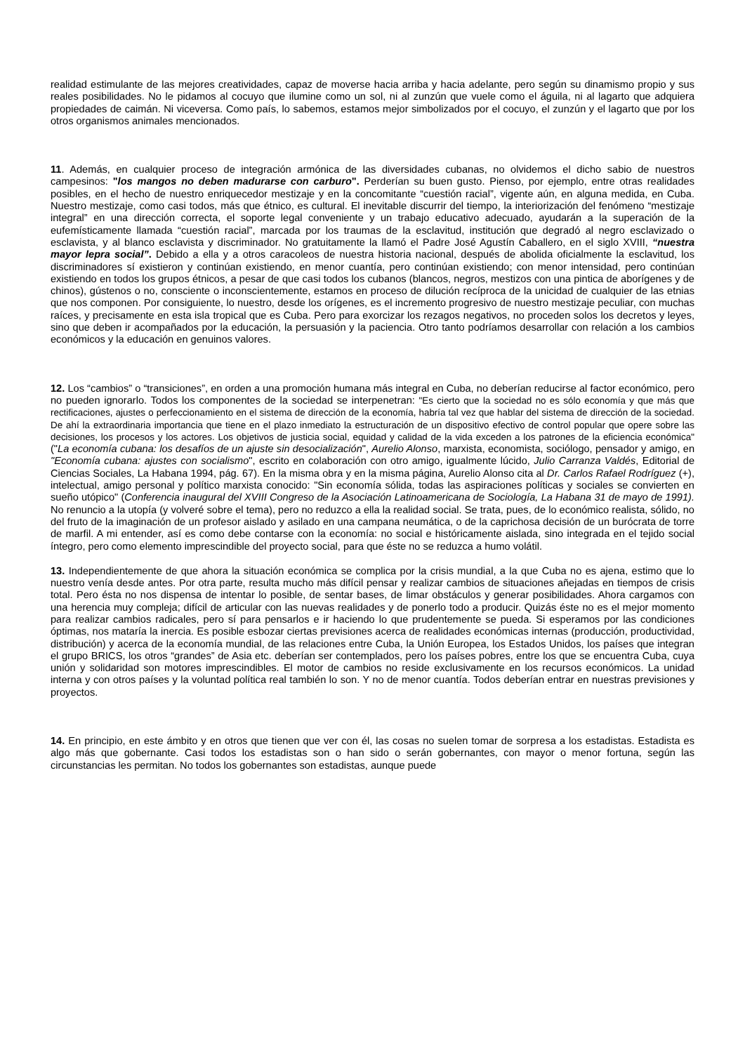realidad estimulante de las mejores creatividades, capaz de moverse hacia arriba y hacia adelante, pero según su dinamismo propio y sus reales posibilidades. No le pidamos al cocuyo que ilumine como un sol, ni al zunzún que vuele como el águila, ni al lagarto que adquiera propiedades de caimán. Ni viceversa. Como país, lo sabemos, estamos mejor simbolizados por el cocuyo, el zunzún y el lagarto que por los otros organismos animales mencionados.
11. Además, en cualquier proceso de integración armónica de las diversidades cubanas, no olvidemos el dicho sabio de nuestros campesinos: "los mangos no deben madurarse con carburo". Perderían su buen gusto. Pienso, por ejemplo, entre otras realidades posibles, en el hecho de nuestro enriquecedor mestizaje y en la concomitante “cuestión racial”, vigente aún, en alguna medida, en Cuba. Nuestro mestizaje, como casi todos, más que étnico, es cultural. El inevitable discurrir del tiempo, la interiorización del fenómeno “mestizaje integral” en una dirección correcta, el soporte legal conveniente y un trabajo educativo adecuado, ayudarán a la superación de la eufemísticamente llamada “cuestión racial”, marcada por los traumas de la esclavitud, institución que degradó al negro esclavizado o esclavista, y al blanco esclavista y discriminador. No gratuitamente la llamó el Padre José Agustín Caballero, en el siglo XVIII, “nuestra mayor lepra social”. Debido a ella y a otros caracoleos de nuestra historia nacional, después de abolida oficialmente la esclavitud, los discriminadores sí existieron y continúan existiendo, en menor cuantía, pero continúan existiendo; con menor intensidad, pero continúan existiendo en todos los grupos étnicos, a pesar de que casi todos los cubanos (blancos, negros, mestizos con una pintica de aborígenes y de chinos), gústenos o no, consciente o inconscientemente, estamos en proceso de dilución recíproca de la unicidad de cualquier de las etnias que nos componen. Por consiguiente, lo nuestro, desde los orígenes, es el incremento progresivo de nuestro mestizaje peculiar, con muchas raíces, y precisamente en esta isla tropical que es Cuba. Pero para exorcizar los rezagos negativos, no proceden solos los decretos y leyes, sino que deben ir acompañados por la educación, la persuasión y la paciencia. Otro tanto podríamos desarrollar con relación a los cambios económicos y la educación en genuinos valores.
12. Los “cambios” o “transiciones”, en orden a una promoción humana más integral en Cuba, no deberían reducirse al factor económico, pero no pueden ignorarlo. Todos los componentes de la sociedad se interpenetran: "Es cierto que la sociedad no es sólo economía y que más que rectificaciones, ajustes o perfeccionamiento en el sistema de dirección de la economía, habría tal vez que hablar del sistema de dirección de la sociedad. De ahí la extraordinaria importancia que tiene en el plazo inmediato la estructuración de un dispositivo efectivo de control popular que opere sobre las decisiones, los procesos y los actores. Los objetivos de justicia social, equidad y calidad de la vida exceden a los patrones de la eficiencia económica" ("La economía cubana: los desafíos de un ajuste sin desocialización", Aurelio Alonso, marxista, economista, sociólogo, pensador y amigo, en "Economía cubana: ajustes con socialismo", escrito en colaboración con otro amigo, igualmente lúcido, Julio Carranza Valdés, Editorial de Ciencias Sociales, La Habana 1994, pág. 67). En la misma obra y en la misma página, Aurelio Alonso cita al Dr. Carlos Rafael Rodríguez (+), intelectual, amigo personal y político marxista conocido: "Sin economía sólida, todas las aspiraciones políticas y sociales se convierten en sueño utópico" (Conferencia inaugural del XVIII Congreso de la Asociación Latinoamericana de Sociología, La Habana 31 de mayo de 1991). No renuncio a la utopía (y volveré sobre el tema), pero no reduzco a ella la realidad social. Se trata, pues, de lo económico realista, sólido, no del fruto de la imaginación de un profesor aislado y asilado en una campana neumática, o de la caprichosa decisión de un burócrata de torre de marfil. A mi entender, así es como debe contarse con la economía: no social e históricamente aislada, sino integrada en el tejido social íntegro, pero como elemento imprescindible del proyecto social, para que éste no se reduzca a humo volátil.
13. Independientemente de que ahora la situación económica se complica por la crisis mundial, a la que Cuba no es ajena, estimo que lo nuestro venía desde antes. Por otra parte, resulta mucho más difícil pensar y realizar cambios de situaciones añejadas en tiempos de crisis total. Pero ésta no nos dispensa de intentar lo posible, de sentar bases, de limar obstáculos y generar posibilidades. Ahora cargamos con una herencia muy compleja; difícil de articular con las nuevas realidades y de ponerlo todo a producir. Quizás éste no es el mejor momento para realizar cambios radicales, pero sí para pensarlos e ir haciendo lo que prudentemente se pueda. Si esperamos por las condiciones óptimas, nos mataría la inercia. Es posible esbozar ciertas previsiones acerca de realidades económicas internas (producción, productividad, distribución) y acerca de la economía mundial, de las relaciones entre Cuba, la Unión Europea, los Estados Unidos, los países que integran el grupo BRICS, los otros “grandes” de Asia etc. deberían ser contemplados, pero los países pobres, entre los que se encuentra Cuba, cuya unión y solidaridad son motores imprescindibles. El motor de cambios no reside exclusivamente en los recursos económicos. La unidad interna y con otros países y la voluntad política real también lo son. Y no de menor cuantía. Todos deberían entrar en nuestras previsiones y proyectos.
14. En principio, en este ámbito y en otros que tienen que ver con él, las cosas no suelen tomar de sorpresa a los estadistas. Estadista es algo más que gobernante. Casi todos los estadistas son o han sido o serán gobernantes, con mayor o menor fortuna, según las circunstancias les permitan. No todos los gobernantes son estadistas, aunque puede